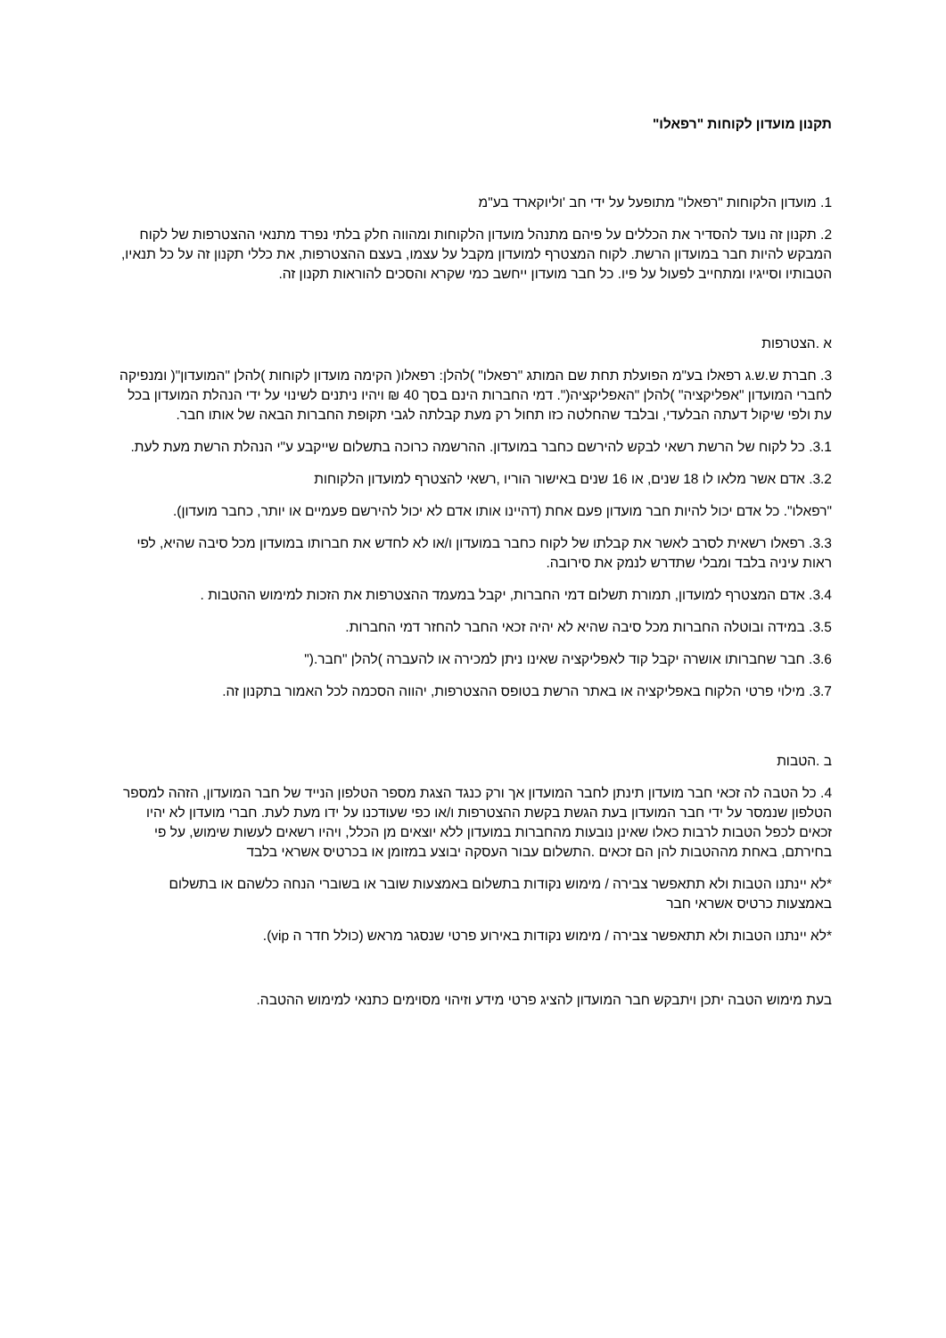תקנון מועדון לקוחות "רפאלו"
1. מועדון הלקוחות "רפאלו" מתופעל על ידי חב 'וליוקארד בע"מ
2. תקנון זה נועד להסדיר את הכללים על פיהם מתנהל מועדון הלקוחות ומהווה חלק בלתי נפרד מתנאי ההצטרפות של לקוח המבקש להיות חבר במועדון הרשת. לקוח המצטרף למועדון מקבל על עצמו, בעצם ההצטרפות, את כללי תקנון זה על כל תנאיו, הטבותיו וסייגיו ומתחייב לפעול על פיו. כל חבר מועדון ייחשב כמי שקרא והסכים להוראות תקנון זה.
א .הצטרפות
3. חברת ש.ש.ג רפאלו בע"מ הפועלת תחת שם המותג "רפאלו" )להלן: רפאלו( הקימה מועדון לקוחות )להלן "המועדון"( ומנפיקה לחברי המועדון "אפליקציה" )להלן "האפליקציה(". דמי החברות הינם בסך 40 ₪ ויהיו ניתנים לשינוי על ידי הנהלת המועדון בכל עת ולפי שיקול דעתה הבלעדי, ובלבד שהחלטה כזו תחול רק מעת קבלתה לגבי תקופת החברות הבאה של אותו חבר.
3.1. כל לקוח של הרשת רשאי לבקש להירשם כחבר במועדון. ההרשמה כרוכה בתשלום שייקבע ע"י הנהלת הרשת מעת לעת.
3.2. אדם אשר מלאו לו 18 שנים, או 16 שנים באישור הוריו ,רשאי להצטרף למועדון הלקוחות
"רפאלו". כל אדם יכול להיות חבר מועדון פעם אחת (דהיינו אותו אדם לא יכול להירשם פעמיים או יותר, כחבר מועדון).
3.3. רפאלו רשאית לסרב לאשר את קבלתו של לקוח כחבר במועדון ו/או לא לחדש את חברותו במועדון מכל סיבה שהיא, לפי ראות עיניה בלבד ומבלי שתדרש לנמק את סירובה.
3.4. אדם המצטרף למועדון, תמורת תשלום דמי החברות, יקבל במעמד ההצטרפות את הזכות למימוש ההטבות .
3.5. במידה ובוטלה החברות מכל סיבה שהיא לא יהיה זכאי החבר להחזר דמי החברות.
3.6. חבר שחברותו אושרה יקבל קוד לאפליקציה שאינו ניתן למכירה או להעברה )להלן "חבר.("
3.7. מילוי פרטי הלקוח באפליקציה או באתר הרשת בטופס ההצטרפות, יהווה הסכמה לכל האמור בתקנון זה.
ב .הטבות
4. כל הטבה לה זכאי חבר מועדון תינתן לחבר המועדון אך ורק כנגד הצגת מספר הטלפון הנייד של חבר המועדון, הזהה למספר הטלפון שנמסר על ידי חבר המועדון בעת הגשת בקשת ההצטרפות ו/או כפי שעודכנו על ידו מעת לעת. חברי מועדון לא יהיו זכאים לכפל הטבות לרבות כאלו שאינן נובעות מהחברות במועדון ללא יוצאים מן הכלל, ויהיו רשאים לעשות שימוש, על פי בחירתם, באחת מההטבות להן הם זכאים .התשלום עבור העסקה יבוצע במזומן או בכרטיס אשראי בלבד
*לא יינתנו הטבות ולא תתאפשר צבירה / מימוש נקודות בתשלום באמצעות שובר או בשוברי הנחה כלשהם או בתשלום באמצעות כרטיס אשראי חבר
*לא יינתנו הטבות ולא תתאפשר צבירה / מימוש נקודות באירוע פרטי שנסגר מראש (כולל חדר ה vip).
בעת מימוש הטבה יתכן ויתבקש חבר המועדון להציג פרטי מידע וזיהוי מסוימים כתנאי למימוש ההטבה.